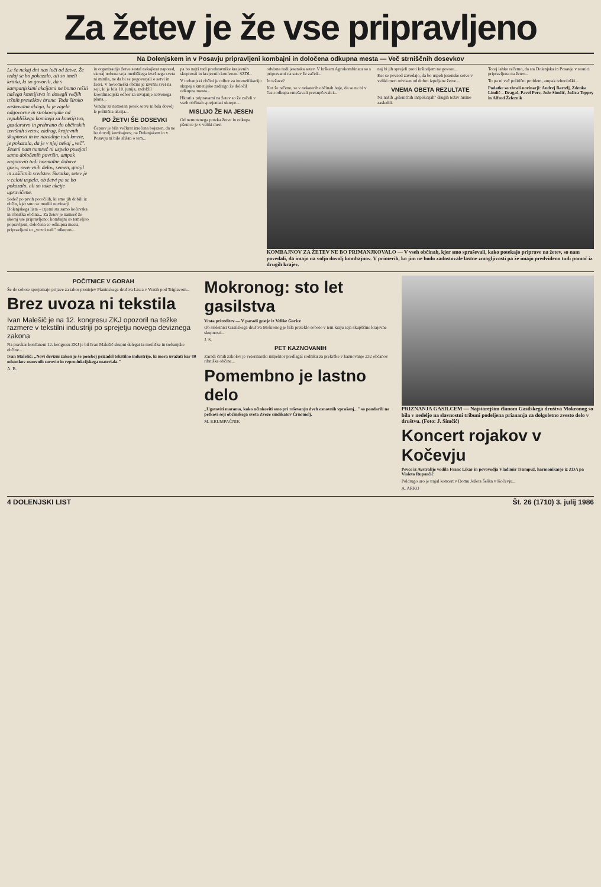Za žetev je že vse pripravljeno
Na Dolenjskem in v Posavju pripravljeni kombajni in določena odkupna mesta — Več strniščnih dosevkov
Le še nekaj dni nas loči od žetve. Že tedaj se bo pokazalo, ali so imeli kritiki, ki so govorili, da s kampanjskimi akcijami ne bomo rešili našega kmetijstva in dosegli večjih tržnih presežkov hrane. Toda široko zasnovana akcija, ki je zajela odgovorne in strokovnjake od republiškega komiteja za kmetijstvo, gozdarstvo in prehrano do občinskih izvršnih svetov, zadrug, krajevnih skupnosti in ne nazadnje tudi kmete, je pokazala, da je v njej nekaj „več". Jeseni nam namreč ni uspelo posejati samo določenih površin, ampak zagotoviti tudi normalne dobave goriv, rezervnih delov, semen, gnojil in zaščitnih sredstev. Skratka, setev je v celoti uspela, ob žetvi pa se bo pokazalo, ali so take akcije upravičene.
Sodeč po prvih poročilih, ki smo jih dobili iz občin, kjer smo se mudili novinarji Dolenjskega lista – izjemi sta samo kočevska in ribniška občina... Za žetev je namreč že skoraj vse pripravljeno: kombajni so temeljito popravljeni, določena so odkupna mesta, pripravljeni so „vozni redi" odkupov...
in organizacijo žetve sestal nekajkrat zapored, skoraj nobena seja metliškega izvršnega sveta ni minila, ne da bi se pogovarjali o setvi in žetvi. V novomeški občini je izvršni svet na seji, ki je bila 10. junija, zadolžil koordinacijski odbor za izvajanje setvenega plana...
Vendar za nemoten potek setve ni bila dovolj le politična akcija...
PO ŽETVI ŠE DOSEVKI
Čeprav je bila večkrat izrečena bojazen, da ne bo dovolj kombajnov, na Dolenjskem in v Posavju ni bilo slišati o tem...
pa bo najti tudi predstavnike krajevnih skupnosti in krajevnih konferenc SZDL.
V trebanjski občini je odbor za intenzifikacijo skupaj s kmetijsko zadrugo že določil odkupna mesta...
Hkrati s pripravami na žetev so že začeli v vseh občinah sprejemati ukrepe...
MISLIJO ŽE NA JESEN
Od nemotenega poteka žetve in odkupa pšenice je v veliki meri
odvisna tudi jesenska setev. V krškem Agrokombinatu so s pripravami na setev že začeli...
In težave?
Kot že rečeno, se v nekaterih občinah boje, da se ne bi v času odkupa vmešavali prekupčevalci...
naj bi jih sprejeli proti kršiteljem ne govore...
Ker se povsod zavedajo, da bo uspeh jesenske setve v veliki meri odvisen od dobro izpeljane žetve...
VNEMA OBETA REZULTATE
Na naših „pšeničnih inšpekcijah" drugih težav nismo zasledili.
Torej lahko rečemo, da sta Dolenjska in Posavje v resnici pripravljena na žetev...
To pa ni več politični problem, ampak tehnološki...
Podatke so zbrali novinarji: Andrej Bartelj, Zdenka Lindič – Dragaš, Pavel Perc, Jože Simčič, Jožica Teppey in Alfred Železnik
KOMBAJNOV ZA ŽETEV NE BO PRIMANJKOVALO — V vseh občinah, kjer smo spraševali, kako potekajo priprave na žetev, so nam povedali, da imajo na voljo dovolj kombajnov. V primerih, ko jim ne bodo zadostovale lastne zmogljivosti pa že imajo predvideno tudi pomoč iz drugih krajev.
POČITNICE V GORAH
Še do sobote sprejemajo prijave za tabor pionirjev Planinskega društva Lisca v Vratih pod Triglavom...
Brez uvoza ni tekstila
Ivan Malešič je na 12. kongresu ZKJ opozoril na težke razmere v tekstilni industriji po sprejetju novega deviznega zakona
Na pravkar končanem 12. kongresu ZKJ je bil Ivan Malešič skupni delegat iz metliške in trebanjske občine...
Ivan Malešič: „Novi devizni zakon je še posebej prizadel tekstilno industrijo, ki mora uvažati kar 80 odstotkov osnovnih surovin in reprodukcijskega materiala."
A. B.
Mokronog: sto let gasilstva
Vrsta prireditev — V paradi gostje iz Velike Gorice
Ob stoletnici Gasilskega društva Mokronog je bila preteklo soboto v tem kraju seja skupščine krajevne skupnosti...
J. S.
PET KAZNOVANIH
Zaradi črnih zakolov je veterinarski inšpektor predlagal sodniku za prekrške v kaznovanje 232 občanov ribniške občine...
Pomembno je lastno delo
„Ugotoviti moramo, kako učinkoviti smo pri reševanju dveh osnovnih vprašanj..." so poudarili na petkovi seji občinskega sveta Zveze sindikatov Črnomelj.
M. KRUMPAČNIK
PRIZNANJA GASILCEM — Najstarejšim članom Gasilskega društva Mokronog so bila v nedeljo na slavnostni tribuni podeljena priznanja za dolgoletno zvesto delo v društvu. (Foto: J. Simčič)
Koncert rojakov v Kočevju
Pevce iz Avstralije vodila Franc Likar in pevovodja Vladimir Trampuž, harmonikarje iz ZDA pa Violeta Ruparčič
Poldrugo uro je trajal koncert v Domu Jožeta Šeška v Kočevju...
A. ARKO
4 DOLENJSKI LIST Št. 26 (1710) 3. julij 1986